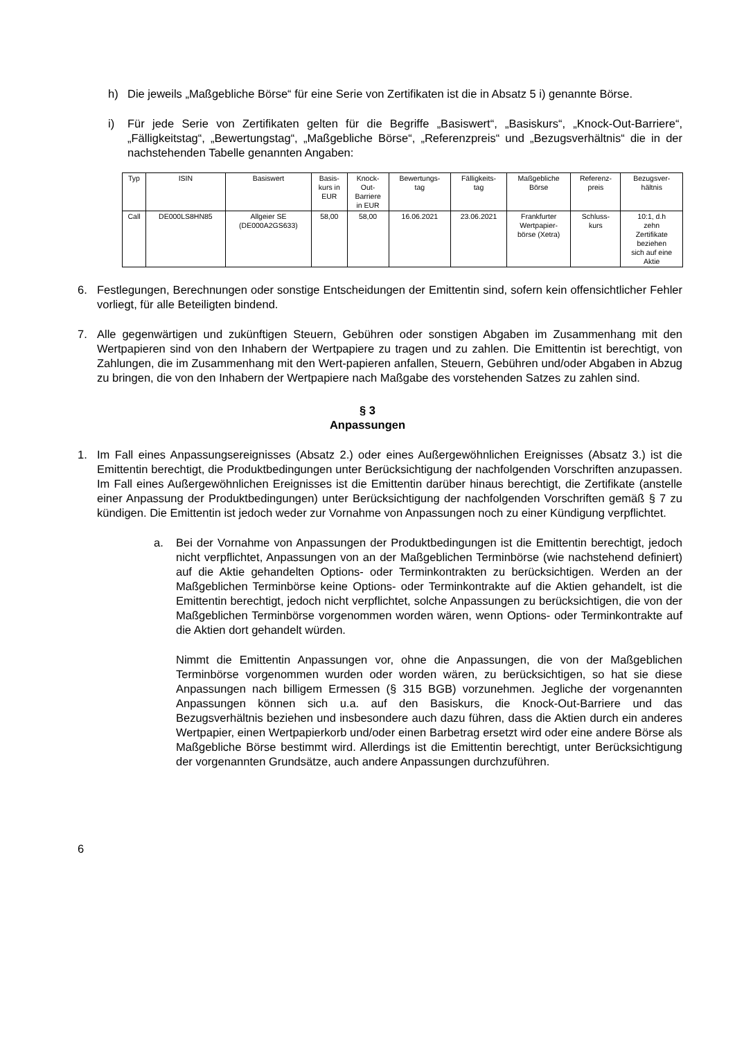h) Die jeweils „Maßgebliche Börse“ für eine Serie von Zertifikaten ist die in Absatz 5 i) genannte Börse.
i) Für jede Serie von Zertifikaten gelten für die Begriffe „Basiswert“, „Basiskurs“, „Knock-Out-Barriere“, „Fälligkeitstag“, „Bewertungstag“, „Maßgebliche Börse“, „Referenzpreis“ und „Bezugsverhältnis“ die in der nachstehenden Tabelle genannten Angaben:
| Typ | ISIN | Basiswert | Basis- kurs in EUR | Knock- Out- Barriere in EUR | Bewertungs- tag | Fälligkeits- tag | Maßgebliche Börse | Referenz- preis | Bezugsver- hältnis |
| Call | DE000LS8HN85 | Allgeier SE (DE000A2GS633) | 58,00 | 58,00 | 16.06.2021 | 23.06.2021 | Frankfurter Wertpapier- börse (Xetra) | Schluss- kurs | 10:1, d.h zehn Zertifikate beziehen sich auf eine Aktie |
6. Festlegungen, Berechnungen oder sonstige Entscheidungen der Emittentin sind, sofern kein offensichtlicher Fehler vorliegt, für alle Beteiligten bindend.
7. Alle gegenwärtigen und zukünftigen Steuern, Gebühren oder sonstigen Abgaben im Zusammenhang mit den Wertpapieren sind von den Inhabern der Wertpapiere zu tragen und zu zahlen. Die Emittentin ist berechtigt, von Zahlungen, die im Zusammenhang mit den Wert-papieren anfallen, Steuern, Gebühren und/oder Abgaben in Abzug zu bringen, die von den Inhabern der Wertpapiere nach Maßgabe des vorstehenden Satzes zu zahlen sind.
§ 3
Anpassungen
1. Im Fall eines Anpassungsereignisses (Absatz 2.) oder eines Außergewöhnlichen Ereignisses (Absatz 3.) ist die Emittentin berechtigt, die Produktbedingungen unter Berücksichtigung der nachfolgenden Vorschriften anzupassen. Im Fall eines Außergewöhnlichen Ereignisses ist die Emittentin darüber hinaus berechtigt, die Zertifikate (anstelle einer Anpassung der Produktbedingungen) unter Berücksichtigung der nachfolgenden Vorschriften gemäß § 7 zu kündigen. Die Emittentin ist jedoch weder zur Vornahme von Anpassungen noch zu einer Kündigung verpflichtet.
a. Bei der Vornahme von Anpassungen der Produktbedingungen ist die Emittentin berechtigt, jedoch nicht verpflichtet, Anpassungen von an der Maßgeblichen Terminbörse (wie nachstehend definiert) auf die Aktie gehandelten Options- oder Terminkontrakten zu berücksichtigen. Werden an der Maßgeblichen Terminbörse keine Options- oder Terminkontrakte auf die Aktien gehandelt, ist die Emittentin berechtigt, jedoch nicht verpflichtet, solche Anpassungen zu berücksichtigen, die von der Maßgeblichen Terminbörse vorgenommen worden wären, wenn Options- oder Terminkontrakte auf die Aktien dort gehandelt würden.
Nimmt die Emittentin Anpassungen vor, ohne die Anpassungen, die von der Maßgeblichen Terminbörse vorgenommen wurden oder worden wären, zu berücksichtigen, so hat sie diese Anpassungen nach billigem Ermessen (§ 315 BGB) vorzunehmen. Jegliche der vorgenannten Anpassungen können sich u.a. auf den Basiskurs, die Knock-Out-Barriere und das Bezugsverhältnis beziehen und insbesondere auch dazu führen, dass die Aktien durch ein anderes Wertpapier, einen Wertpapierkorb und/oder einen Barbetrag ersetzt wird oder eine andere Börse als Maßgebliche Börse bestimmt wird. Allerdings ist die Emittentin berechtigt, unter Berücksichtigung der vorgenannten Grundsätze, auch andere Anpassungen durchzuführen.
6